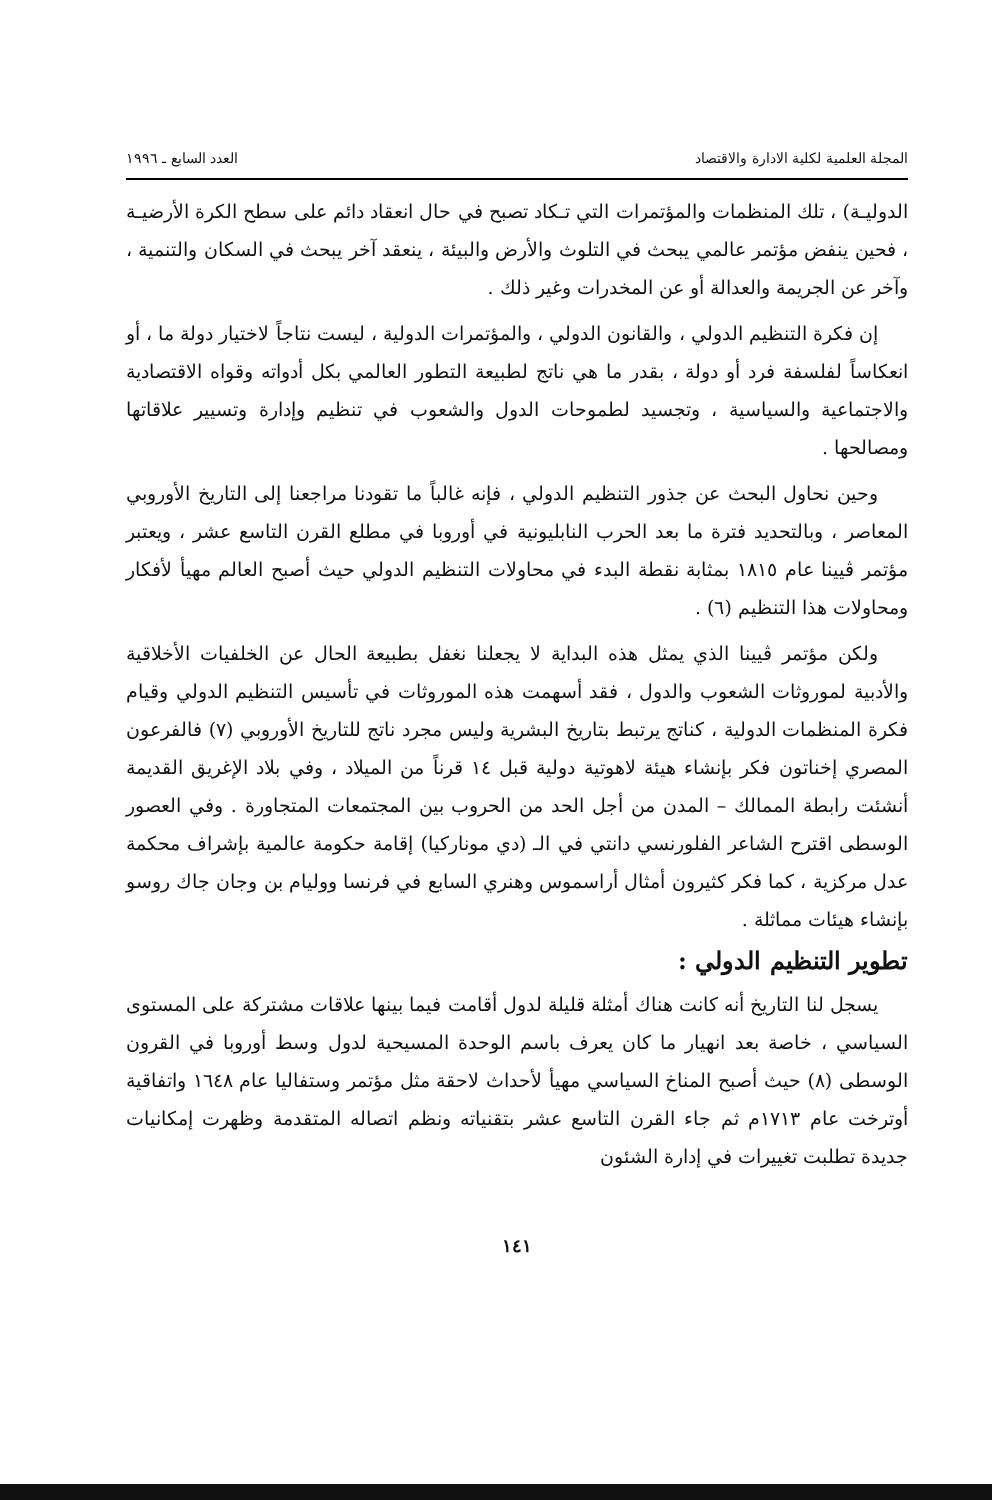المجلة العلمية لكلية الادارة والاقتصاد العدد السابع ـ ١٩٩٦
الدوليـة) ، تلك المنظمات والمؤتمرات التي تـكاد تصبح في حال انعقاد دائم على سطح الكرة الأرضيـة ، فحين ينفض مؤتمر عالمي يبحث في التلوث والأرض والبيئة ، ينعقد آخر يبحث في السكان والتنمية ، وآخر عن الجريمة والعدالة أو عن المخدرات وغير ذلك .
إن فكرة التنظيم الدولي ، والقانون الدولي ، والمؤتمرات الدولية ، ليست نتاجاً لاختيار دولة ما ، أو انعكاساً لفلسفة فرد أو دولة ، بقدر ما هي ناتج لطبيعة التطور العالمي بكل أدواته وقواه الاقتصادية والاجتماعية والسياسية ، وتجسيد لطموحات الدول والشعوب في تنظيم وإدارة وتسيير علاقاتها ومصالحها .
وحين نحاول البحث عن جذور التنظيم الدولي ، فإنه غالباً ما تقودنا مراجعنا إلى التاريخ الأوروبي المعاصر ، وبالتحديد فترة ما بعد الحرب النابليونية في أوروبا في مطلع القرن التاسع عشر ، ويعتبر مؤتمر ڤيينا عام ١٨١٥ بمثابة نقطة البدء في محاولات التنظيم الدولي حيث أصبح العالم مهيأ لأفكار ومحاولات هذا التنظيم (٦) .
ولكن مؤتمر ڤيينا الذي يمثل هذه البداية لا يجعلنا نغفل بطبيعة الحال عن الخلفيات الأخلاقية والأدبية لموروثات الشعوب والدول ، فقد أسهمت هذه الموروثات في تأسيس التنظيم الدولي وقيام فكرة المنظمات الدولية ، كناتج يرتبط بتاريخ البشرية وليس مجرد ناتج للتاريخ الأوروبي (٧) فالفرعون المصري إخناتون فكر بإنشاء هيئة لاهوتية دولية قبل ١٤ قرناً من الميلاد ، وفي بلاد الإغريق القديمة أنشئت رابطة الممالك – المدن من أجل الحد من الحروب بين المجتمعات المتجاورة . وفي العصور الوسطى اقترح الشاعر الفلورنسي دانتي في الـ (دي موناركيا) إقامة حكومة عالمية بإشراف محكمة عدل مركزية ، كما فكر كثيرون أمثال أراسموس وهنري السابع في فرنسا ووليام بن وجان جاك روسو بإنشاء هيئات مماثلة .
تطوير التنظيم الدولي :
يسجل لنا التاريخ أنه كانت هناك أمثلة قليلة لدول أقامت فيما بينها علاقات مشتركة على المستوى السياسي ، خاصة بعد انهيار ما كان يعرف باسم الوحدة المسيحية لدول وسط أوروبا في القرون الوسطى (٨) حيث أصبح المناخ السياسي مهيأ لأحداث لاحقة مثل مؤتمر وستفاليا عام ١٦٤٨ واتفاقية أوترخت عام ١٧١٣م ثم جاء القرن التاسع عشر بتقنياته ونظم اتصاله المتقدمة وظهرت إمكانيات جديدة تطلبت تغييرات في إدارة الشئون
١٤١